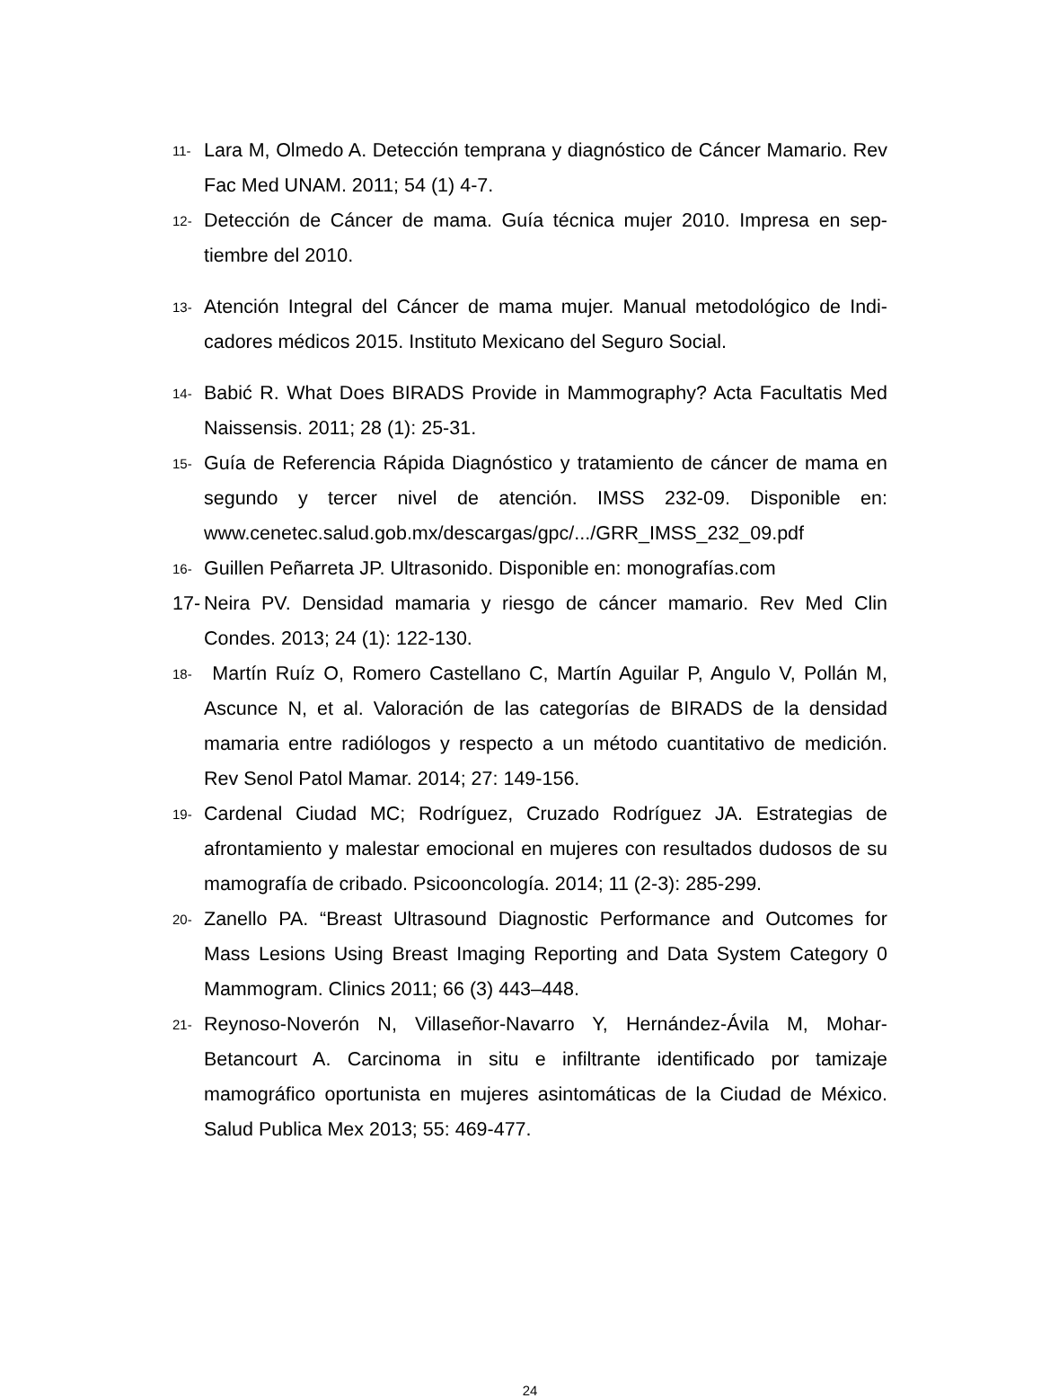11- Lara M, Olmedo A. Detección temprana y diagnóstico de Cáncer Mamario. Rev Fac Med UNAM. 2011; 54 (1) 4-7.
12- Detección de Cáncer de mama. Guía técnica mujer 2010. Impresa en sep-tiembre del 2010.
13- Atención Integral del Cáncer de mama mujer. Manual metodológico de Indi-cadores médicos 2015. Instituto Mexicano del Seguro Social.
14- Babić R. What Does BIRADS Provide in Mammography? Acta Facultatis Med Naissensis. 2011; 28 (1): 25-31.
15- Guía de Referencia Rápida Diagnóstico y tratamiento de cáncer de mama en segundo y tercer nivel de atención. IMSS 232-09. Disponible en: www.cenetec.salud.gob.mx/descargas/gpc/.../GRR_IMSS_232_09.pdf
16- Guillen Peñarreta JP. Ultrasonido. Disponible en: monografías.com
17- Neira PV. Densidad mamaria y riesgo de cáncer mamario. Rev Med Clin Condes. 2013; 24 (1): 122-130.
18- Martín Ruíz O, Romero Castellano C, Martín Aguilar P, Angulo V, Pollán M, Ascunce N, et al. Valoración de las categorías de BIRADS de la densidad mamaria entre radiólogos y respecto a un método cuantitativo de medición. Rev Senol Patol Mamar. 2014; 27: 149-156.
19- Cardenal Ciudad MC; Rodríguez, Cruzado Rodríguez JA. Estrategias de afrontamiento y malestar emocional en mujeres con resultados dudosos de su mamografía de cribado. Psicooncología. 2014; 11 (2-3): 285-299.
20- Zanello PA. “Breast Ultrasound Diagnostic Performance and Outcomes for Mass Lesions Using Breast Imaging Reporting and Data System Category 0 Mammogram. Clinics 2011; 66 (3) 443–448.
21- Reynoso-Noverón N, Villaseñor-Navarro Y, Hernández-Ávila M, Mohar-Betancourt A. Carcinoma in situ e infiltrante identificado por tamizaje mamográfico oportunista en mujeres asintomáticas de la Ciudad de México. Salud Publica Mex 2013; 55: 469-477.
24